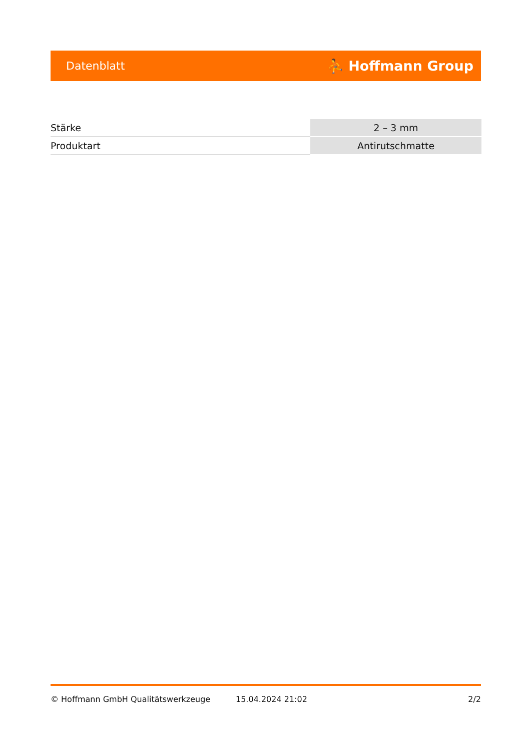Datenblatt ⛹ Hoffmann Group
| Stärke | 2 – 3 mm |
| Produktart | Antirutschmatte |
© Hoffmann GmbH Qualitätswerkzeuge 15.04.2024 21:02 2/2